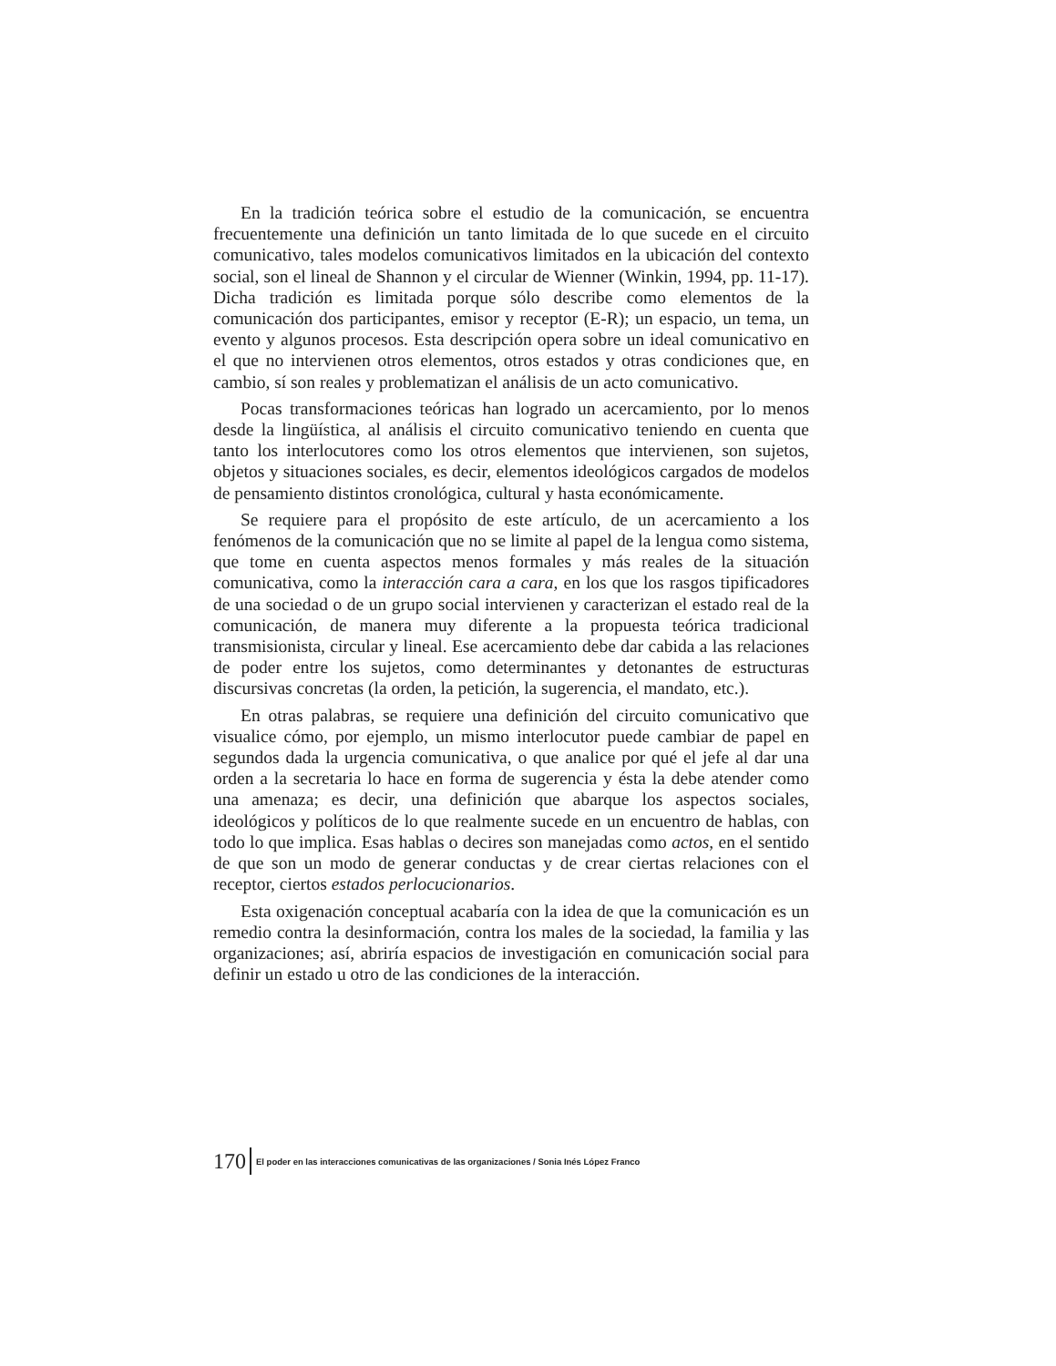En la tradición teórica sobre el estudio de la comunicación, se encuentra frecuentemente una definición un tanto limitada de lo que sucede en el circuito comunicativo, tales modelos comunicativos limitados en la ubicación del contexto social, son el lineal de Shannon y el circular de Wienner (Winkin, 1994, pp. 11-17). Dicha tradición es limitada porque sólo describe como elementos de la comunicación dos participantes, emisor y receptor (E-R); un espacio, un tema, un evento y algunos procesos. Esta descripción opera sobre un ideal comunicativo en el que no intervienen otros elementos, otros estados y otras condiciones que, en cambio, sí son reales y problematizan el análisis de un acto comunicativo.
Pocas transformaciones teóricas han logrado un acercamiento, por lo menos desde la lingüística, al análisis el circuito comunicativo teniendo en cuenta que tanto los interlocutores como los otros elementos que intervienen, son sujetos, objetos y situaciones sociales, es decir, elementos ideológicos cargados de modelos de pensamiento distintos cronológica, cultural y hasta económicamente.
Se requiere para el propósito de este artículo, de un acercamiento a los fenómenos de la comunicación que no se limite al papel de la lengua como sistema, que tome en cuenta aspectos menos formales y más reales de la situación comunicativa, como la interacción cara a cara, en los que los rasgos tipificadores de una sociedad o de un grupo social intervienen y caracterizan el estado real de la comunicación, de manera muy diferente a la propuesta teórica tradicional transmisionista, circular y lineal. Ese acercamiento debe dar cabida a las relaciones de poder entre los sujetos, como determinantes y detonantes de estructuras discursivas concretas (la orden, la petición, la sugerencia, el mandato, etc.).
En otras palabras, se requiere una definición del circuito comunicativo que visualice cómo, por ejemplo, un mismo interlocutor puede cambiar de papel en segundos dada la urgencia comunicativa, o que analice por qué el jefe al dar una orden a la secretaria lo hace en forma de sugerencia y ésta la debe atender como una amenaza; es decir, una definición que abarque los aspectos sociales, ideológicos y políticos de lo que realmente sucede en un encuentro de hablas, con todo lo que implica. Esas hablas o decires son manejadas como actos, en el sentido de que son un modo de generar conductas y de crear ciertas relaciones con el receptor, ciertos estados perlocucionarios.
Esta oxigenación conceptual acabaría con la idea de que la comunicación es un remedio contra la desinformación, contra los males de la sociedad, la familia y las organizaciones; así, abriría espacios de investigación en comunicación social para definir un estado u otro de las condiciones de la interacción.
170 El poder en las interacciones comunicativas de las organizaciones / Sonia Inés López Franco